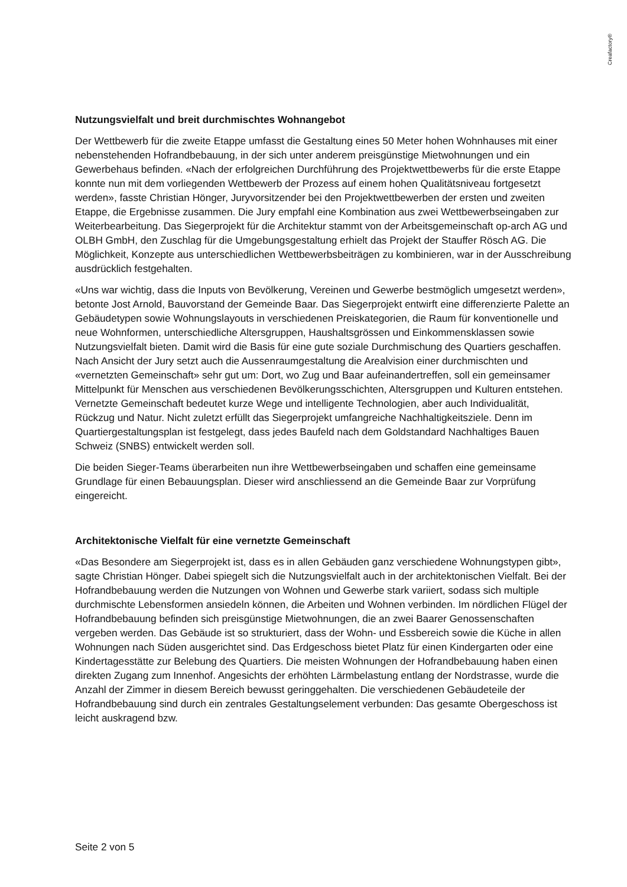Creafactory®
Nutzungsvielfalt und breit durchmischtes Wohnangebot
Der Wettbewerb für die zweite Etappe umfasst die Gestaltung eines 50 Meter hohen Wohnhauses mit einer nebenstehenden Hofrandbebauung, in der sich unter anderem preisgünstige Mietwohnungen und ein Gewerbehaus befinden. «Nach der erfolgreichen Durchführung des Projektwettbewerbs für die erste Etappe konnte nun mit dem vorliegenden Wettbewerb der Prozess auf einem hohen Qualitätsniveau fortgesetzt werden», fasste Christian Hönger, Juryvorsitzender bei den Projektwettbewerben der ersten und zweiten Etappe, die Ergebnisse zusammen. Die Jury empfahl eine Kombination aus zwei Wettbewerbseingaben zur Weiterbearbeitung. Das Siegerprojekt für die Architektur stammt von der Arbeitsgemeinschaft op-arch AG und OLBH GmbH, den Zuschlag für die Umgebungsgestaltung erhielt das Projekt der Stauffer Rösch AG. Die Möglichkeit, Konzepte aus unterschiedlichen Wettbewerbsbeiträgen zu kombinieren, war in der Ausschreibung ausdrücklich festgehalten.
«Uns war wichtig, dass die Inputs von Bevölkerung, Vereinen und Gewerbe bestmöglich umgesetzt werden», betonte Jost Arnold, Bauvorstand der Gemeinde Baar. Das Siegerprojekt entwirft eine differenzierte Palette an Gebäudetypen sowie Wohnungslayouts in verschiedenen Preiskategorien, die Raum für konventionelle und neue Wohnformen, unterschiedliche Altersgruppen, Haushaltsgrössen und Einkommensklassen sowie Nutzungsvielfalt bieten. Damit wird die Basis für eine gute soziale Durchmischung des Quartiers geschaffen. Nach Ansicht der Jury setzt auch die Aussenraumgestaltung die Arealvision einer durchmischten und «vernetzten Gemeinschaft» sehr gut um: Dort, wo Zug und Baar aufeinandertreffen, soll ein gemeinsamer Mittelpunkt für Menschen aus verschiedenen Bevölkerungsschichten, Altersgruppen und Kulturen entstehen. Vernetzte Gemeinschaft bedeutet kurze Wege und intelligente Technologien, aber auch Individualität, Rückzug und Natur. Nicht zuletzt erfüllt das Siegerprojekt umfangreiche Nachhaltigkeitsziele. Denn im Quartiergestaltungsplan ist festgelegt, dass jedes Baufeld nach dem Goldstandard Nachhaltiges Bauen Schweiz (SNBS) entwickelt werden soll.
Die beiden Sieger-Teams überarbeiten nun ihre Wettbewerbseingaben und schaffen eine gemeinsame Grundlage für einen Bebauungsplan. Dieser wird anschliessend an die Gemeinde Baar zur Vorprüfung eingereicht.
Architektonische Vielfalt für eine vernetzte Gemeinschaft
«Das Besondere am Siegerprojekt ist, dass es in allen Gebäuden ganz verschiedene Wohnungstypen gibt», sagte Christian Hönger. Dabei spiegelt sich die Nutzungsvielfalt auch in der architektonischen Vielfalt. Bei der Hofrandbebauung werden die Nutzungen von Wohnen und Gewerbe stark variiert, sodass sich multiple durchmischte Lebensformen ansiedeln können, die Arbeiten und Wohnen verbinden. Im nördlichen Flügel der Hofrandbebauung befinden sich preisgünstige Mietwohnungen, die an zwei Baarer Genossenschaften vergeben werden. Das Gebäude ist so strukturiert, dass der Wohn- und Essbereich sowie die Küche in allen Wohnungen nach Süden ausgerichtet sind. Das Erdgeschoss bietet Platz für einen Kindergarten oder eine Kindertagesstätte zur Belebung des Quartiers. Die meisten Wohnungen der Hofrandbebauung haben einen direkten Zugang zum Innenhof. Angesichts der erhöhten Lärmbelastung entlang der Nordstrasse, wurde die Anzahl der Zimmer in diesem Bereich bewusst geringgehalten. Die verschiedenen Gebäudeteile der Hofrandbebauung sind durch ein zentrales Gestaltungselement verbunden: Das gesamte Obergeschoss ist leicht auskragend bzw.
Seite 2 von 5